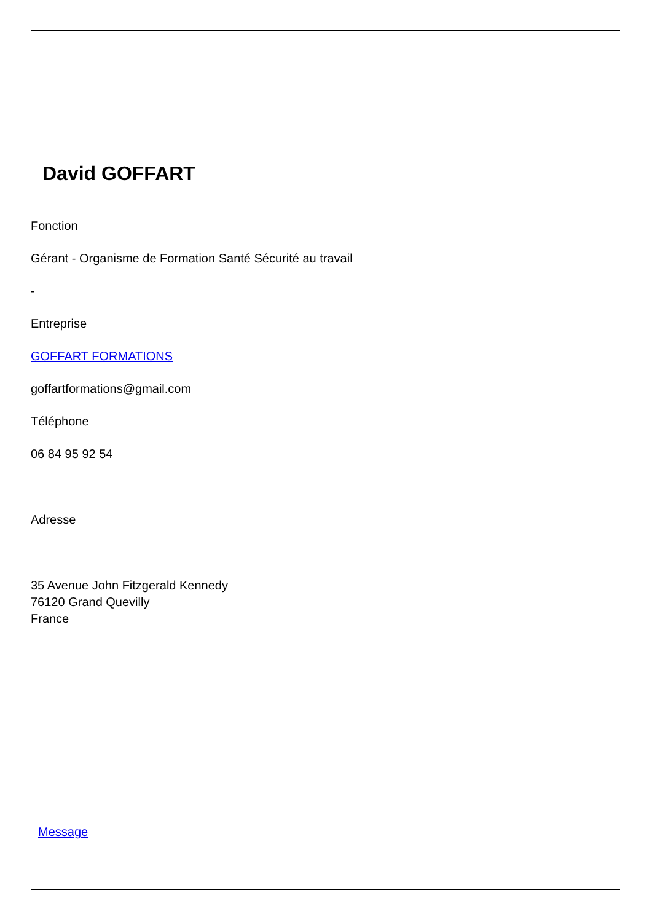David GOFFART
Fonction
Gérant - Organisme de Formation Santé Sécurité au travail
-
Entreprise
GOFFART FORMATIONS
goffartformations@gmail.com
Téléphone
06 84 95 92 54
Adresse
35 Avenue John Fitzgerald Kennedy
76120 Grand Quevilly
France
Message